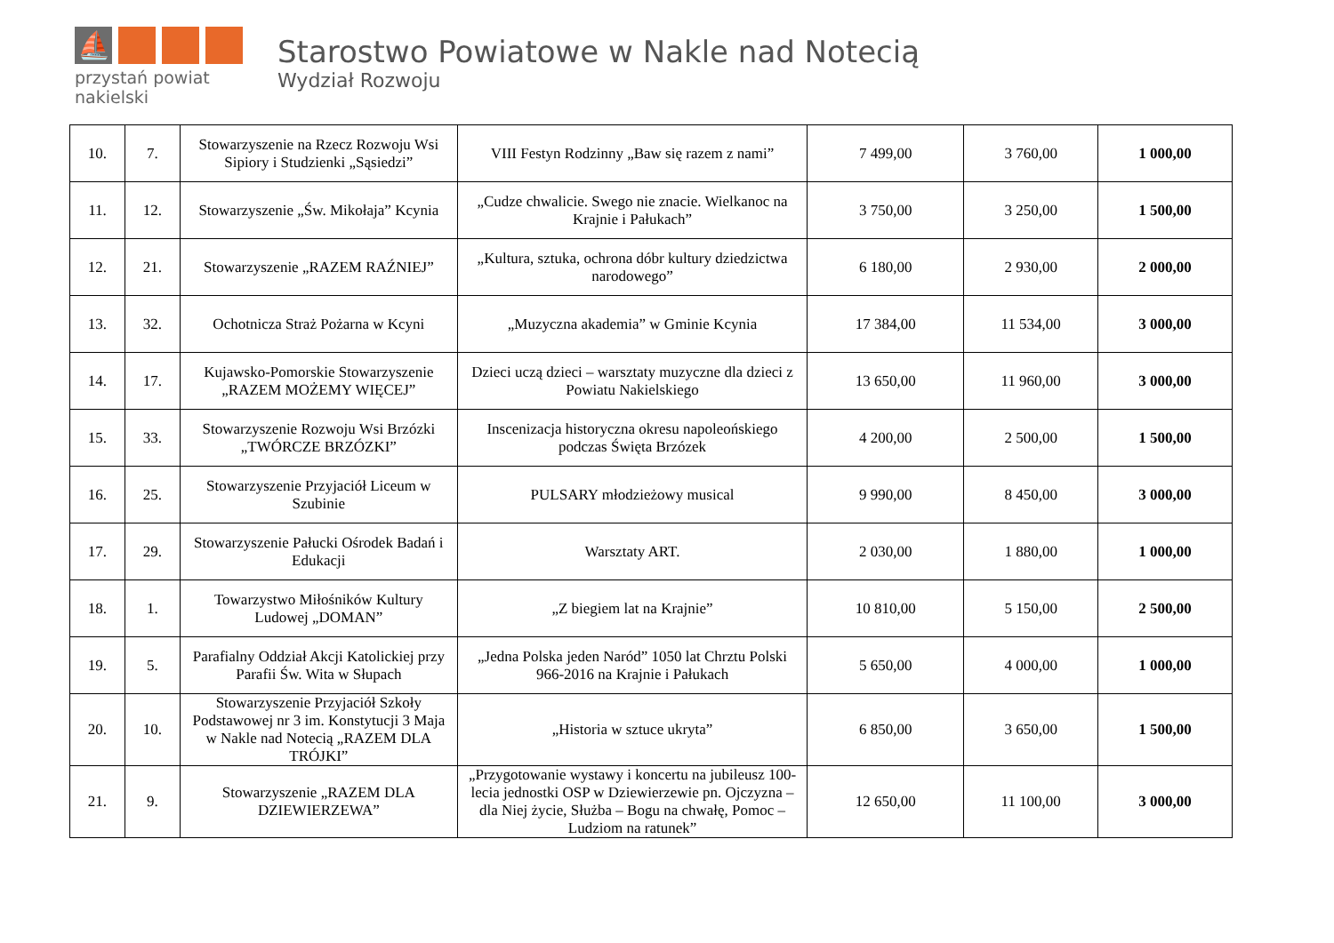⛵
przystań powiat nakielski
Starostwo Powiatowe w Nakle nad Notecią
Wydział Rozwoju
| 10. | 7. | Stowarzyszenie na Rzecz Rozwoju Wsi Sipiory i Studzienki „Sąsiedzi” | VIII Festyn Rodzinny „Baw się razem z nami” | 7 499,00 | 3 760,00 | 1 000,00 |
| 11. | 12. | Stowarzyszenie „Św. Mikołaja” Kcynia | „Cudze chwalicie. Swego nie znacie. Wielkanoc na Krajnie i Pałukach” | 3 750,00 | 3 250,00 | 1 500,00 |
| 12. | 21. | Stowarzyszenie „RAZEM RAŹNIEJ” | „Kultura, sztuka, ochrona dóbr kultury dziedzictwa narodowego” | 6 180,00 | 2 930,00 | 2 000,00 |
| 13. | 32. | Ochotnicza Straż Pożarna w Kcyni | „Muzyczna akademia” w Gminie Kcynia | 17 384,00 | 11 534,00 | 3 000,00 |
| 14. | 17. | Kujawsko-Pomorskie Stowarzyszenie „RAZEM MOŻEMY WIĘCEJ” | Dzieci uczą dzieci – warsztaty muzyczne dla dzieci z Powiatu Nakielskiego | 13 650,00 | 11 960,00 | 3 000,00 |
| 15. | 33. | Stowarzyszenie Rozwoju Wsi Brzózki „TWÓRCZE BRZÓZKI” | Inscenizacja historyczna okresu napoleońskiego podczas Święta Brzózek | 4 200,00 | 2 500,00 | 1 500,00 |
| 16. | 25. | Stowarzyszenie Przyjaciół Liceum w Szubinie | PULSARY młodzieżowy musical | 9 990,00 | 8 450,00 | 3 000,00 |
| 17. | 29. | Stowarzyszenie Pałucki Ośrodek Badań i Edukacji | Warsztaty ART. | 2 030,00 | 1 880,00 | 1 000,00 |
| 18. | 1. | Towarzystwo Miłośników Kultury Ludowej „DOMAN” | „Z biegiem lat na Krajnie” | 10 810,00 | 5 150,00 | 2 500,00 |
| 19. | 5. | Parafialny Oddział Akcji Katolickiej przy Parafii Św. Wita w Słupach | „Jedna Polska jeden Naród” 1050 lat Chrztu Polski 966-2016 na Krajnie i Pałukach | 5 650,00 | 4 000,00 | 1 000,00 |
| 20. | 10. | Stowarzyszenie Przyjaciół Szkoły Podstawowej nr 3 im. Konstytucji 3 Maja w Nakle nad Notecią „RAZEM DLA TRÓJKI” | „Historia w sztuce ukryta” | 6 850,00 | 3 650,00 | 1 500,00 |
| 21. | 9. | Stowarzyszenie „RAZEM DLA DZIEWIERZEWA” | „Przygotowanie wystawy i koncertu na jubileusz 100-lecia jednostki OSP w Dziewierzewie pn. Ojczyzna – dla Niej życie, Służba – Bogu na chwałę, Pomoc – Ludziom na ratunek” | 12 650,00 | 11 100,00 | 3 000,00 |